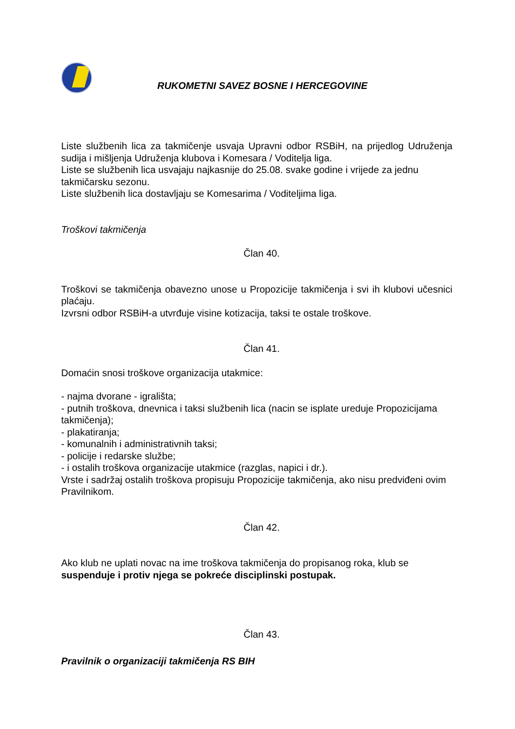RUKOMETNI SAVEZ BOSNE I HERCEGOVINE
Liste službenih lica za takmičenje usvaja Upravni odbor RSBiH, na prijedlog Udruženja sudija i mišljenja Udruženja klubova i Komesara / Voditelja liga.
Liste se službenih lica usvajaju najkasnije do 25.08. svake godine i vrijede za jednu takmičarsku sezonu.
Liste službenih lica dostavljaju se Komesarima / Voditeljima liga.
Troškovi takmičenja
Član 40.
Troškovi se takmičenja obavezno unose u Propozicije takmičenja i svi ih klubovi učesnici plaćaju.
Izvrsni odbor RSBiH-a utvrđuje visine kotizacija, taksi te ostale troškove.
Član 41.
Domaćin snosi troškove organizacija utakmice:
- najma dvorane - igrališta;
- putnih troškova, dnevnica i taksi službenih lica (nacin se isplate ureduje Propozicijama takmičenja);
- plakatiranja;
- komunalnih i administrativnih taksi;
- policije i redarske službe;
- i ostalih troškova organizacije utakmice (razglas, napici i dr.).
Vrste i sadržaj ostalih troškova propisuju Propozicije takmičenja, ako nisu predviđeni ovim Pravilnikom.
Član 42.
Ako klub ne uplati novac na ime troškova takmičenja do propisanog roka, klub se suspenduje i protiv njega se pokreće disciplinski postupak.
Član 43.
Pravilnik o organizaciji takmičenja RS BIH